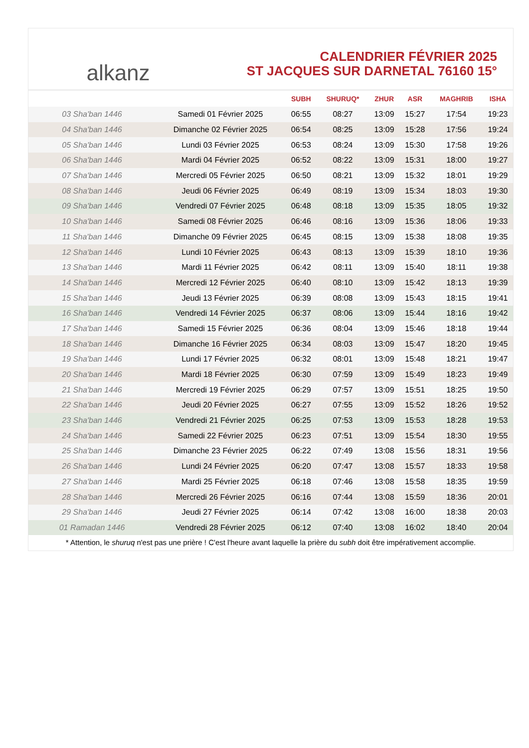alkanz
CALENDRIER FÉVRIER 2025
ST JACQUES SUR DARNETAL 76160 15°
| | | SUBH | SHURUQ* | ZHUR | ASR | MAGHRIB | ISHA |
| --- | --- | --- | --- | --- | --- | --- | --- |
| 03 Sha'ban 1446 | Samedi 01 Février 2025 | 06:55 | 08:27 | 13:09 | 15:27 | 17:54 | 19:23 |
| 04 Sha'ban 1446 | Dimanche 02 Février 2025 | 06:54 | 08:25 | 13:09 | 15:28 | 17:56 | 19:24 |
| 05 Sha'ban 1446 | Lundi 03 Février 2025 | 06:53 | 08:24 | 13:09 | 15:30 | 17:58 | 19:26 |
| 06 Sha'ban 1446 | Mardi 04 Février 2025 | 06:52 | 08:22 | 13:09 | 15:31 | 18:00 | 19:27 |
| 07 Sha'ban 1446 | Mercredi 05 Février 2025 | 06:50 | 08:21 | 13:09 | 15:32 | 18:01 | 19:29 |
| 08 Sha'ban 1446 | Jeudi 06 Février 2025 | 06:49 | 08:19 | 13:09 | 15:34 | 18:03 | 19:30 |
| 09 Sha'ban 1446 | Vendredi 07 Février 2025 | 06:48 | 08:18 | 13:09 | 15:35 | 18:05 | 19:32 |
| 10 Sha'ban 1446 | Samedi 08 Février 2025 | 06:46 | 08:16 | 13:09 | 15:36 | 18:06 | 19:33 |
| 11 Sha'ban 1446 | Dimanche 09 Février 2025 | 06:45 | 08:15 | 13:09 | 15:38 | 18:08 | 19:35 |
| 12 Sha'ban 1446 | Lundi 10 Février 2025 | 06:43 | 08:13 | 13:09 | 15:39 | 18:10 | 19:36 |
| 13 Sha'ban 1446 | Mardi 11 Février 2025 | 06:42 | 08:11 | 13:09 | 15:40 | 18:11 | 19:38 |
| 14 Sha'ban 1446 | Mercredi 12 Février 2025 | 06:40 | 08:10 | 13:09 | 15:42 | 18:13 | 19:39 |
| 15 Sha'ban 1446 | Jeudi 13 Février 2025 | 06:39 | 08:08 | 13:09 | 15:43 | 18:15 | 19:41 |
| 16 Sha'ban 1446 | Vendredi 14 Février 2025 | 06:37 | 08:06 | 13:09 | 15:44 | 18:16 | 19:42 |
| 17 Sha'ban 1446 | Samedi 15 Février 2025 | 06:36 | 08:04 | 13:09 | 15:46 | 18:18 | 19:44 |
| 18 Sha'ban 1446 | Dimanche 16 Février 2025 | 06:34 | 08:03 | 13:09 | 15:47 | 18:20 | 19:45 |
| 19 Sha'ban 1446 | Lundi 17 Février 2025 | 06:32 | 08:01 | 13:09 | 15:48 | 18:21 | 19:47 |
| 20 Sha'ban 1446 | Mardi 18 Février 2025 | 06:30 | 07:59 | 13:09 | 15:49 | 18:23 | 19:49 |
| 21 Sha'ban 1446 | Mercredi 19 Février 2025 | 06:29 | 07:57 | 13:09 | 15:51 | 18:25 | 19:50 |
| 22 Sha'ban 1446 | Jeudi 20 Février 2025 | 06:27 | 07:55 | 13:09 | 15:52 | 18:26 | 19:52 |
| 23 Sha'ban 1446 | Vendredi 21 Février 2025 | 06:25 | 07:53 | 13:09 | 15:53 | 18:28 | 19:53 |
| 24 Sha'ban 1446 | Samedi 22 Février 2025 | 06:23 | 07:51 | 13:09 | 15:54 | 18:30 | 19:55 |
| 25 Sha'ban 1446 | Dimanche 23 Février 2025 | 06:22 | 07:49 | 13:08 | 15:56 | 18:31 | 19:56 |
| 26 Sha'ban 1446 | Lundi 24 Février 2025 | 06:20 | 07:47 | 13:08 | 15:57 | 18:33 | 19:58 |
| 27 Sha'ban 1446 | Mardi 25 Février 2025 | 06:18 | 07:46 | 13:08 | 15:58 | 18:35 | 19:59 |
| 28 Sha'ban 1446 | Mercredi 26 Février 2025 | 06:16 | 07:44 | 13:08 | 15:59 | 18:36 | 20:01 |
| 29 Sha'ban 1446 | Jeudi 27 Février 2025 | 06:14 | 07:42 | 13:08 | 16:00 | 18:38 | 20:03 |
| 01 Ramadan 1446 | Vendredi 28 Février 2025 | 06:12 | 07:40 | 13:08 | 16:02 | 18:40 | 20:04 |
* Attention, le shuruq n'est pas une prière ! C'est l'heure avant laquelle la prière du subh doit être impérativement accomplie.